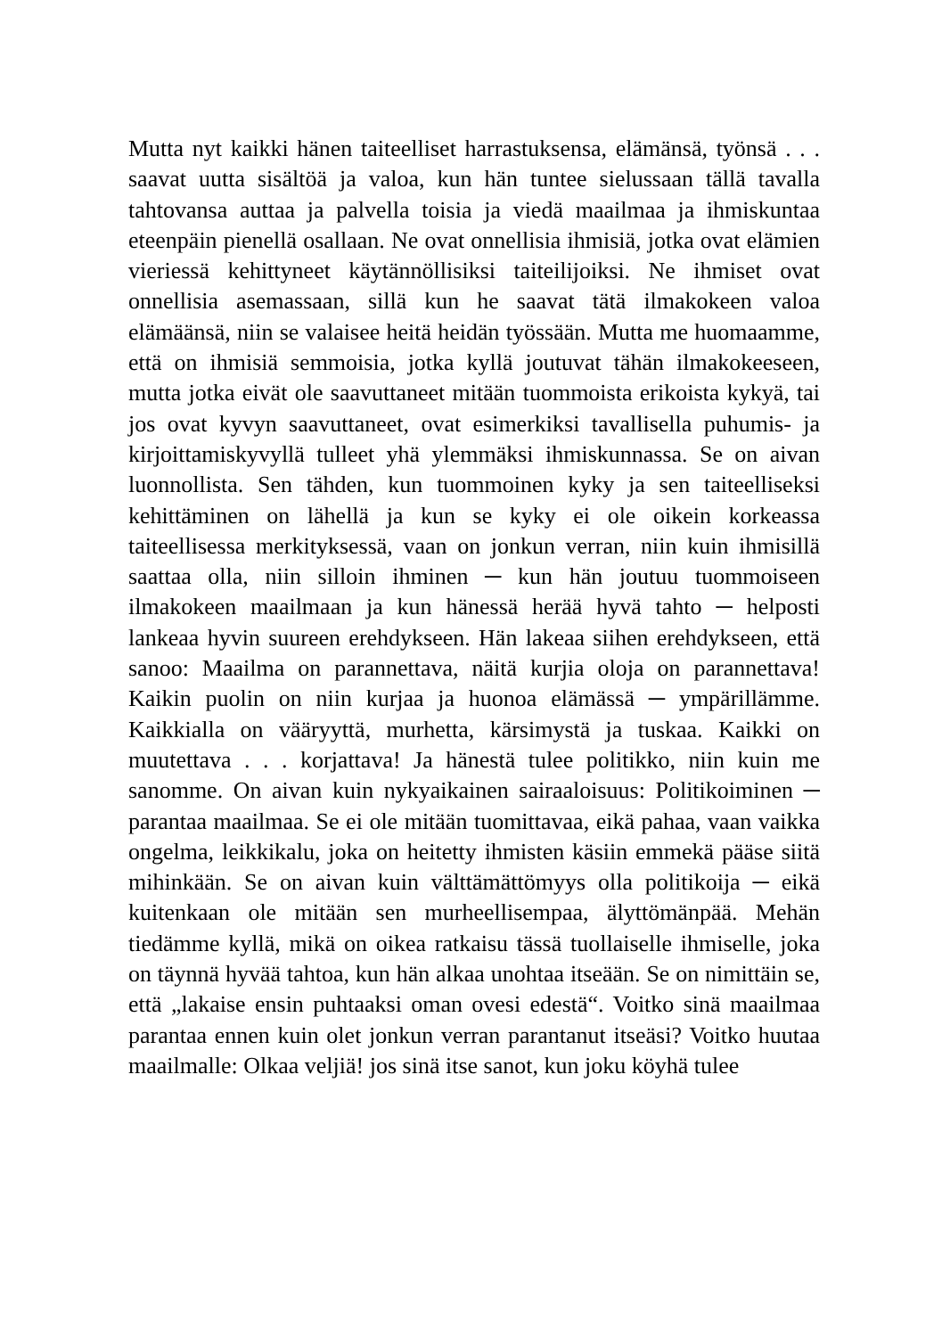Mutta nyt kaikki hänen taiteelliset harrastuksensa, elämänsä, työnsä . . . saavat uutta sisältöä ja valoa, kun hän tuntee sielussaan tällä tavalla tahtovansa auttaa ja palvella toisia ja viedä maailmaa ja ihmiskuntaa eteenpäin pienellä osallaan. Ne ovat onnellisia ihmisiä, jotka ovat elämien vieriessä kehittyneet käytännöllisiksi taiteilijoiksi. Ne ihmiset ovat onnellisia asemassaan, sillä kun he saavat tätä ilmakokeen valoa elämäänsä, niin se valaisee heitä heidän työssään. Mutta me huomaamme, että on ihmisiä semmoisia, jotka kyllä joutuvat tähän ilmakokeeseen, mutta jotka eivät ole saavuttaneet mitään tuommoista erikoista kykyä, tai jos ovat kyvyn saavuttaneet, ovat esimerkiksi tavallisella puhumis- ja kirjoittamiskyvyllä tulleet yhä ylemmäksi ihmiskunnassa. Se on aivan luonnollista. Sen tähden, kun tuommoinen kyky ja sen taiteelliseksi kehittäminen on lähellä ja kun se kyky ei ole oikein korkeassa taiteellisessa merkityksessä, vaan on jonkun verran, niin kuin ihmisillä saattaa olla, niin silloin ihminen ─ kun hän joutuu tuommoiseen ilmakokeen maailmaan ja kun hänessä herää hyvä tahto ─ helposti lankeaa hyvin suureen erehdykseen. Hän lakeaa siihen erehdykseen, että sanoo: Maailma on parannettava, näitä kurjia oloja on parannettava! Kaikin puolin on niin kurjaa ja huonoa elämässä ─ ympärillämme. Kaikkialla on vääryyttä, murhetta, kärsimystä ja tuskaa. Kaikki on muutettava . . . korjattava! Ja hänestä tulee politikko, niin kuin me sanomme. On aivan kuin nykyaikainen sairaaloisuus: Politikoiminen ─ parantaa maailmaa. Se ei ole mitään tuomittavaa, eikä pahaa, vaan vaikka ongelma, leikkikalu, joka on heitetty ihmisten käsiin emmekä pääse siitä mihinkään. Se on aivan kuin välttämättömyys olla politikoija ─ eikä kuitenkaan ole mitään sen murheellisempaa, älyttömänpää. Mehän tiedämme kyllä, mikä on oikea ratkaisu tässä tuollaiselle ihmiselle, joka on täynnä hyvää tahtoa, kun hän alkaa unohtaa itseään. Se on nimittäin se, että „lakaise ensin puhtaaksi oman ovesi edestä“. Voitko sinä maailmaa parantaa ennen kuin olet jonkun verran parantanut itseäsi? Voitko huutaa maailmalle: Olkaa veljiä! jos sinä itse sanot, kun joku köyhä tulee